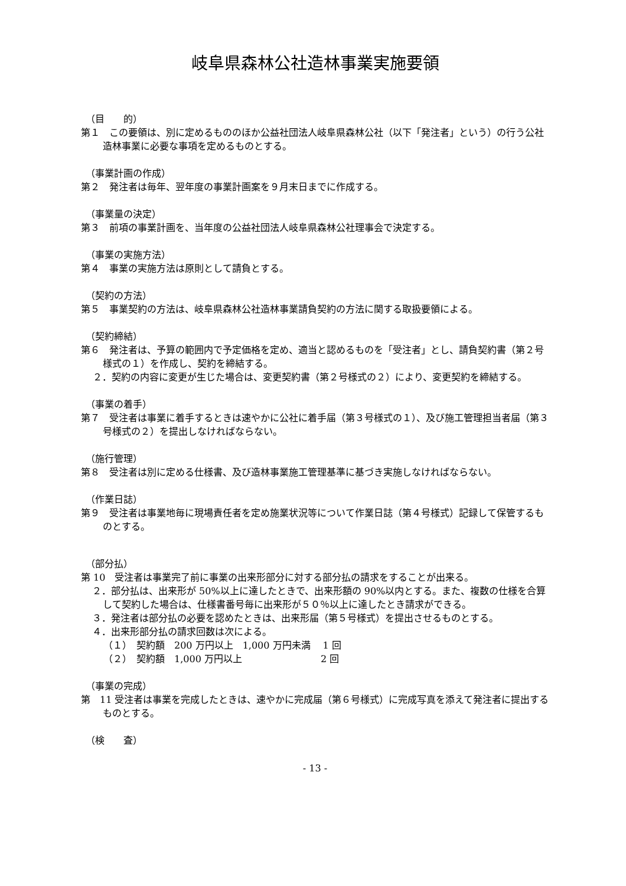岐阜県森林公社造林事業実施要領
（目　　的）
第１　この要領は、別に定めるもののほか公益社団法人岐阜県森林公社（以下「発注者」という）の行う公社造林事業に必要な事項を定めるものとする。
（事業計画の作成）
第２　発注者は毎年、翌年度の事業計画案を９月末日までに作成する。
（事業量の決定）
第３　前項の事業計画を、当年度の公益社団法人岐阜県森林公社理事会で決定する。
（事業の実施方法）
第４　事業の実施方法は原則として請負とする。
（契約の方法）
第５　事業契約の方法は、岐阜県森林公社造林事業請負契約の方法に関する取扱要領による。
（契約締結）
第６　発注者は、予算の範囲内で予定価格を定め、適当と認めるものを「受注者」とし、請負契約書（第２号様式の１）を作成し、契約を締結する。
２．契約の内容に変更が生じた場合は、変更契約書（第２号様式の２）により、変更契約を締結する。
（事業の着手）
第７　受注者は事業に着手するときは速やかに公社に着手届（第３号様式の１）、及び施工管理担当者届（第３号様式の２）を提出しなければならない。
（施行管理）
第８　受注者は別に定める仕様書、及び造林事業施工管理基準に基づき実施しなければならない。
（作業日誌）
第９　受注者は事業地毎に現場責任者を定め施業状況等について作業日誌（第４号様式）記録して保管するものとする。
（部分払）
第 10　受注者は事業完了前に事業の出来形部分に対する部分払の請求をすることが出来る。
２．部分払は、出来形が 50%以上に達したときで、出来形額の 90%以内とする。また、複数の仕様を合算して契約した場合は、仕様書番号毎に出来形が５０％以上に達したとき請求ができる。
３．発注者は部分払の必要を認めたときは、出来形届（第５号様式）を提出させるものとする。
４．出来形部分払の請求回数は次による。
（１）　契約額　200 万円以上　1,000 万円未満　 1 回
（２）　契約額　1,000 万円以上　　　　　　　　 2 回
（事業の完成）
第　11 受注者は事業を完成したときは、速やかに完成届（第６号様式）に完成写真を添えて発注者に提出するものとする。
（検　　査）
- 13 -